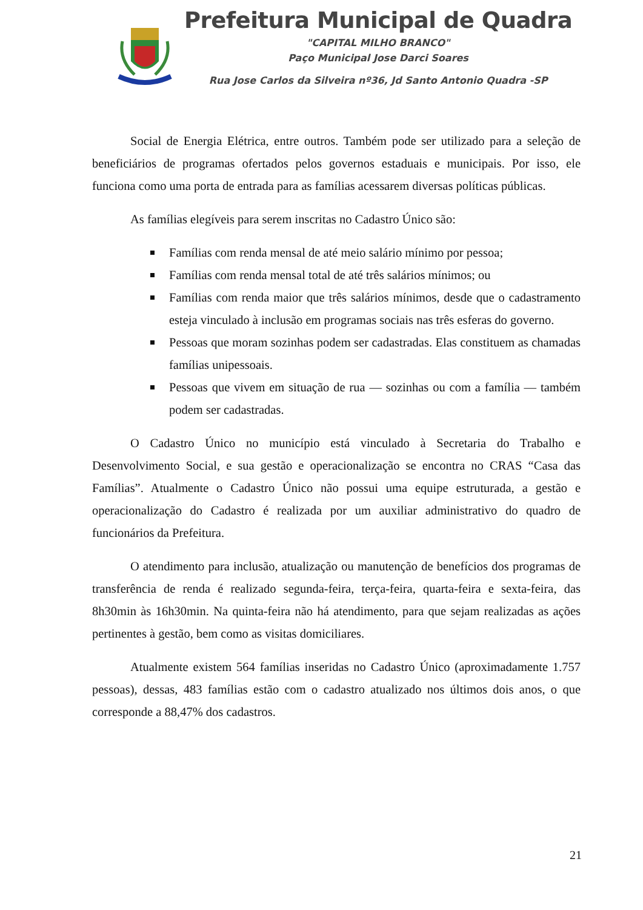Prefeitura Municipal de Quadra
"CAPITAL MILHO BRANCO"
Paço Municipal Jose Darci Soares
Rua Jose Carlos da Silveira nº36, Jd Santo Antonio Quadra -SP
Social de Energia Elétrica, entre outros. Também pode ser utilizado para a seleção de beneficiários de programas ofertados pelos governos estaduais e municipais. Por isso, ele funciona como uma porta de entrada para as famílias acessarem diversas políticas públicas.
As famílias elegíveis para serem inscritas no Cadastro Único são:
Famílias com renda mensal de até meio salário mínimo por pessoa;
Famílias com renda mensal total de até três salários mínimos; ou
Famílias com renda maior que três salários mínimos, desde que o cadastramento esteja vinculado à inclusão em programas sociais nas três esferas do governo.
Pessoas que moram sozinhas podem ser cadastradas. Elas constituem as chamadas famílias unipessoais.
Pessoas que vivem em situação de rua — sozinhas ou com a família — também podem ser cadastradas.
O Cadastro Único no município está vinculado à Secretaria do Trabalho e Desenvolvimento Social, e sua gestão e operacionalização se encontra no CRAS “Casa das Famílias”. Atualmente o Cadastro Único não possui uma equipe estruturada, a gestão e operacionalização do Cadastro é realizada por um auxiliar administrativo do quadro de funcionários da Prefeitura.
O atendimento para inclusão, atualização ou manutenção de benefícios dos programas de transferência de renda é realizado segunda-feira, terça-feira, quarta-feira e sexta-feira, das 8h30min às 16h30min. Na quinta-feira não há atendimento, para que sejam realizadas as ações pertinentes à gestão, bem como as visitas domiciliares.
Atualmente existem 564 famílias inseridas no Cadastro Único (aproximadamente 1.757 pessoas), dessas, 483 famílias estão com o cadastro atualizado nos últimos dois anos, o que corresponde a 88,47% dos cadastros.
21